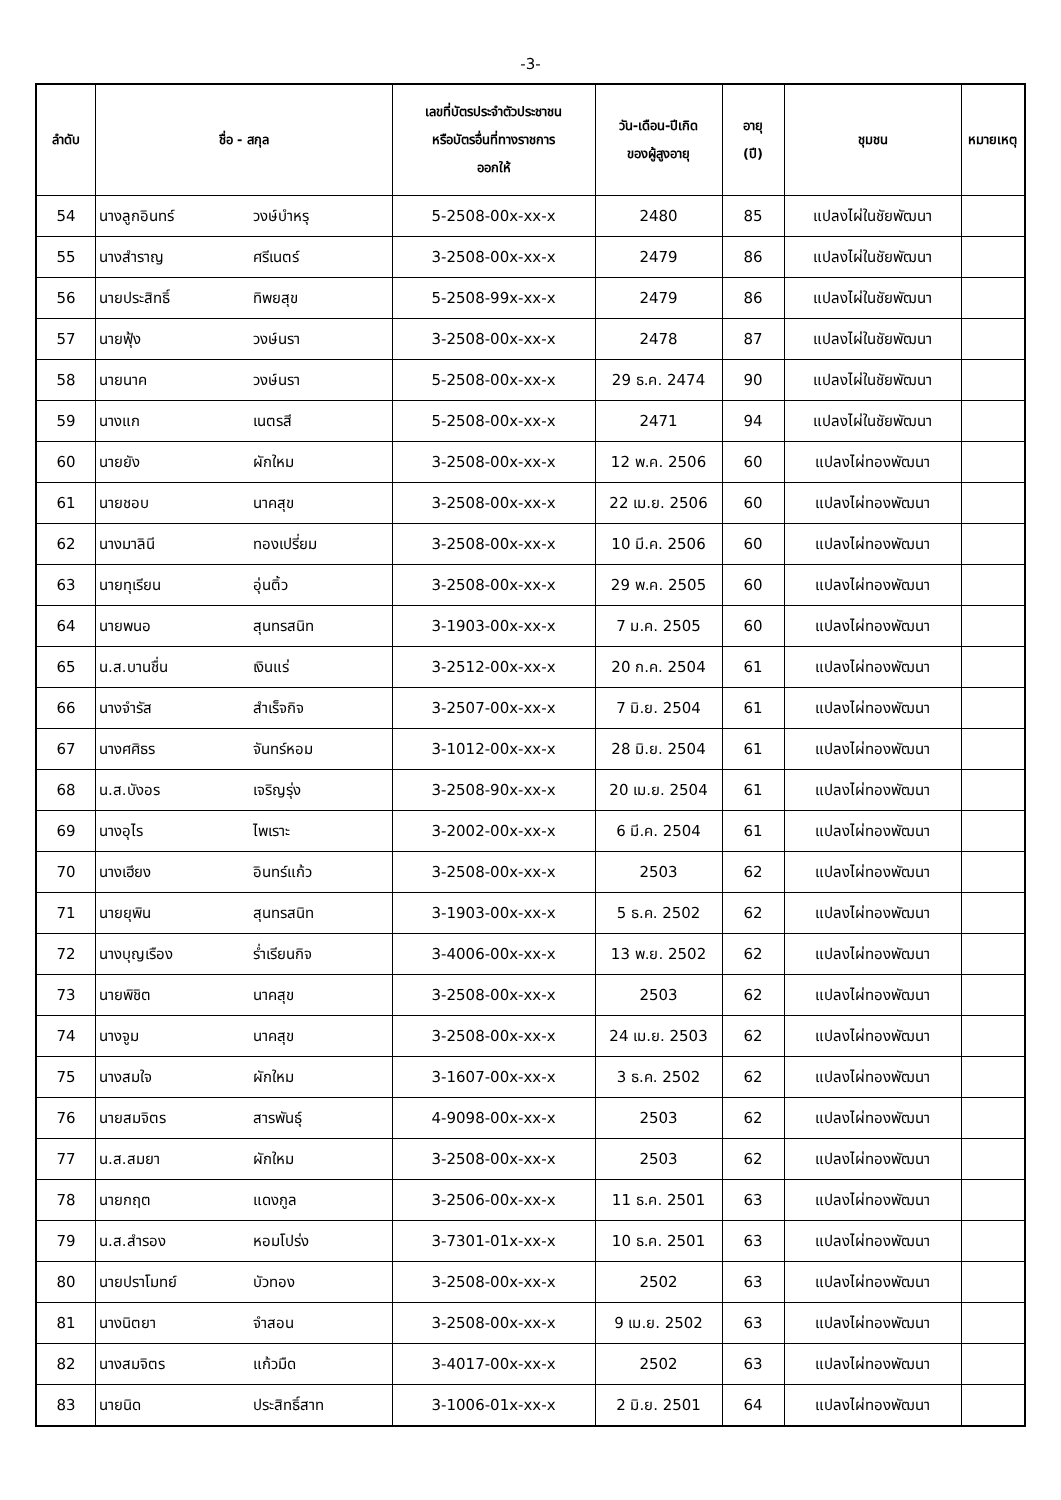-3-
| ลำดับ | ชื่อ - สกุล | | เลขที่บัตรประจำตัวประชาชน หรือบัตรอื่นที่ทางราชการ ออกให้ | วัน-เดือน-ปีเกิด ของผู้สูงอายุ | อายุ (ปี) | ชุมชน | หมายเหตุ |
| --- | --- | --- | --- | --- | --- | --- | --- |
| 54 | นางลูกอินทร์ | วงษ์บำหรุ | 5-2508-00x-xx-x | 2480 | 85 | แปลงไผ่ในชัยพัฒนา | |
| 55 | นางสำราญ | ศรีเนตร์ | 3-2508-00x-xx-x | 2479 | 86 | แปลงไผ่ในชัยพัฒนา | |
| 56 | นายประสิทธิ์ | ทิพยสุข | 5-2508-99x-xx-x | 2479 | 86 | แปลงไผ่ในชัยพัฒนา | |
| 57 | นายฟุ้ง | วงษ์นรา | 3-2508-00x-xx-x | 2478 | 87 | แปลงไผ่ในชัยพัฒนา | |
| 58 | นายนาค | วงษ์นรา | 5-2508-00x-xx-x | 29 ธ.ค. 2474 | 90 | แปลงไผ่ในชัยพัฒนา | |
| 59 | นางแก | เนตรสี | 5-2508-00x-xx-x | 2471 | 94 | แปลงไผ่ในชัยพัฒนา | |
| 60 | นายยัง | ผักใหม | 3-2508-00x-xx-x | 12 พ.ค. 2506 | 60 | แปลงไผ่ทองพัฒนา | |
| 61 | นายชอบ | นาคสุข | 3-2508-00x-xx-x | 22 เม.ย. 2506 | 60 | แปลงไผ่ทองพัฒนา | |
| 62 | นางมาลินี | ทองเปรี่ยม | 3-2508-00x-xx-x | 10 มี.ค. 2506 | 60 | แปลงไผ่ทองพัฒนา | |
| 63 | นายทุเรียน | อุ่นติ้ว | 3-2508-00x-xx-x | 29 พ.ค. 2505 | 60 | แปลงไผ่ทองพัฒนา | |
| 64 | นายพนอ | สุนทรสนิท | 3-1903-00x-xx-x | 7 ม.ค. 2505 | 60 | แปลงไผ่ทองพัฒนา | |
| 65 | น.ส.บานชื่น | เงินแร่ | 3-2512-00x-xx-x | 20 ก.ค. 2504 | 61 | แปลงไผ่ทองพัฒนา | |
| 66 | นางจำรัส | สำเร็จกิจ | 3-2507-00x-xx-x | 7 มิ.ย. 2504 | 61 | แปลงไผ่ทองพัฒนา | |
| 67 | นางศศิธร | จันทร์หอม | 3-1012-00x-xx-x | 28 มิ.ย. 2504 | 61 | แปลงไผ่ทองพัฒนา | |
| 68 | น.ส.บังอร | เจริญรุ่ง | 3-2508-90x-xx-x | 20 เม.ย. 2504 | 61 | แปลงไผ่ทองพัฒนา | |
| 69 | นางอุไร | ไพเราะ | 3-2002-00x-xx-x | 6 มี.ค. 2504 | 61 | แปลงไผ่ทองพัฒนา | |
| 70 | นางเฮียง | อินทร์แก้ว | 3-2508-00x-xx-x | 2503 | 62 | แปลงไผ่ทองพัฒนา | |
| 71 | นายยุพิน | สุนทรสนิท | 3-1903-00x-xx-x | 5 ธ.ค. 2502 | 62 | แปลงไผ่ทองพัฒนา | |
| 72 | นางบุญเรือง | ร่ำเรียนกิจ | 3-4006-00x-xx-x | 13 พ.ย. 2502 | 62 | แปลงไผ่ทองพัฒนา | |
| 73 | นายพิชิต | นาคสุข | 3-2508-00x-xx-x | 2503 | 62 | แปลงไผ่ทองพัฒนา | |
| 74 | นางจูม | นาคสุข | 3-2508-00x-xx-x | 24 เม.ย. 2503 | 62 | แปลงไผ่ทองพัฒนา | |
| 75 | นางสมใจ | ผักใหม | 3-1607-00x-xx-x | 3 ธ.ค. 2502 | 62 | แปลงไผ่ทองพัฒนา | |
| 76 | นายสมจิตร | สารพันธุ์ | 4-9098-00x-xx-x | 2503 | 62 | แปลงไผ่ทองพัฒนา | |
| 77 | น.ส.สมยา | ผักใหม | 3-2508-00x-xx-x | 2503 | 62 | แปลงไผ่ทองพัฒนา | |
| 78 | นายกฤต | แดงกูล | 3-2506-00x-xx-x | 11 ธ.ค. 2501 | 63 | แปลงไผ่ทองพัฒนา | |
| 79 | น.ส.สำรอง | หอมโปร่ง | 3-7301-01x-xx-x | 10 ธ.ค. 2501 | 63 | แปลงไผ่ทองพัฒนา | |
| 80 | นายปราโมทย์ | บัวทอง | 3-2508-00x-xx-x | 2502 | 63 | แปลงไผ่ทองพัฒนา | |
| 81 | นางนิตยา | จำสอน | 3-2508-00x-xx-x | 9 เม.ย. 2502 | 63 | แปลงไผ่ทองพัฒนา | |
| 82 | นางสมจิตร | แก้วมืด | 3-4017-00x-xx-x | 2502 | 63 | แปลงไผ่ทองพัฒนา | |
| 83 | นายนิด | ประสิทธิ์สาท | 3-1006-01x-xx-x | 2 มิ.ย. 2501 | 64 | แปลงไผ่ทองพัฒนา | |